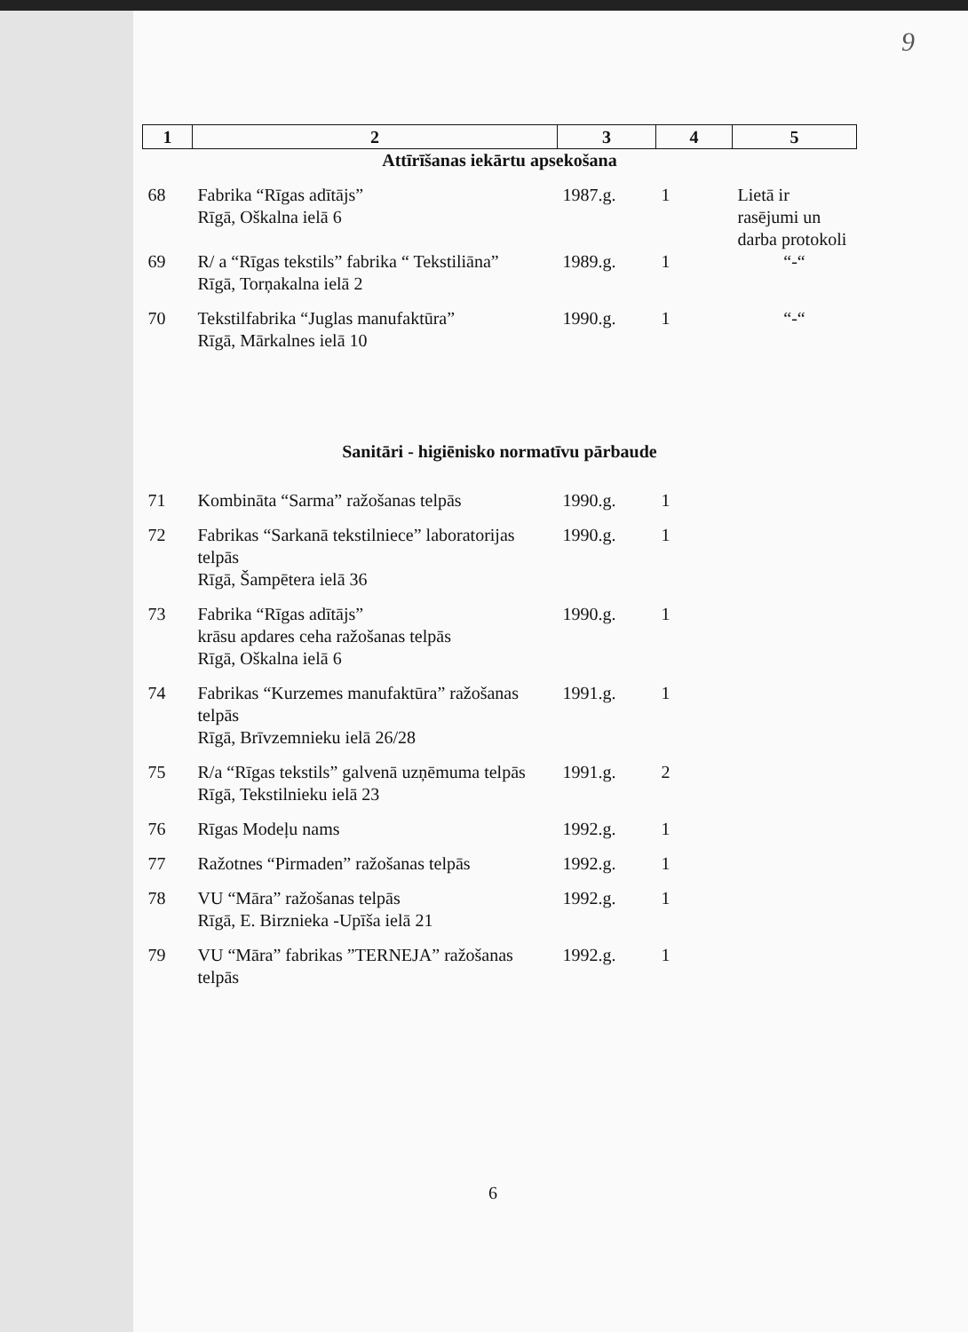9
| 1 | 2 | 3 | 4 | 5 |
| --- | --- | --- | --- | --- |
| Attīrīšanas iekārtu apsekošana | | | | |
| 68 | Fabrika “Rīgas adītājs” Rīgā, Oškalna ielā 6 | 1987.g. | 1 | Lietā ir rasējumi un darba protokoli |
| 69 | R/ a “Rīgas tekstils” fabrika “ Tekstiliāna” Rīgā, Torņakalna ielā 2 | 1989.g. | 1 | “-“ |
| 70 | Tekstilfabrika “Juglas manufaktūra” Rīgā, Mārkalnes ielā 10 | 1990.g. | 1 | “-“ |
| Sanitāri - higiēnisko normatīvu pārbaude | | | | |
| 71 | Kombināta “Sarma” ražošanas telpās | 1990.g. | 1 | |
| 72 | Fabrikas “Sarkanā tekstilniece” laboratorijas telpās Rīgā, Šampētera ielā 36 | 1990.g. | 1 | |
| 73 | Fabrika “Rīgas adītājs” krāsu apdares ceha ražošanas telpās Rīgā, Oškalna ielā 6 | 1990.g. | 1 | |
| 74 | Fabrikas “Kurzemes manufaktūra” ražošanas telpās Rīgā, Brīvzemnieku ielā 26/28 | 1991.g. | 1 | |
| 75 | R/a “Rīgas tekstils” galvenā uzņēmuma telpās Rīgā, Tekstilnieku ielā 23 | 1991.g. | 2 | |
| 76 | Rīgas Modeļu nams | 1992.g. | 1 | |
| 77 | Ražotnes “Pirmaden” ražošanas telpās | 1992.g. | 1 | |
| 78 | VU “Māra” ražošanas telpās Rīgā, E. Birznieka -Upīša ielā 21 | 1992.g. | 1 | |
| 79 | VU “Māra” fabrikas ”TERNEJA” ražošanas telpās | 1992.g. | 1 | |
6